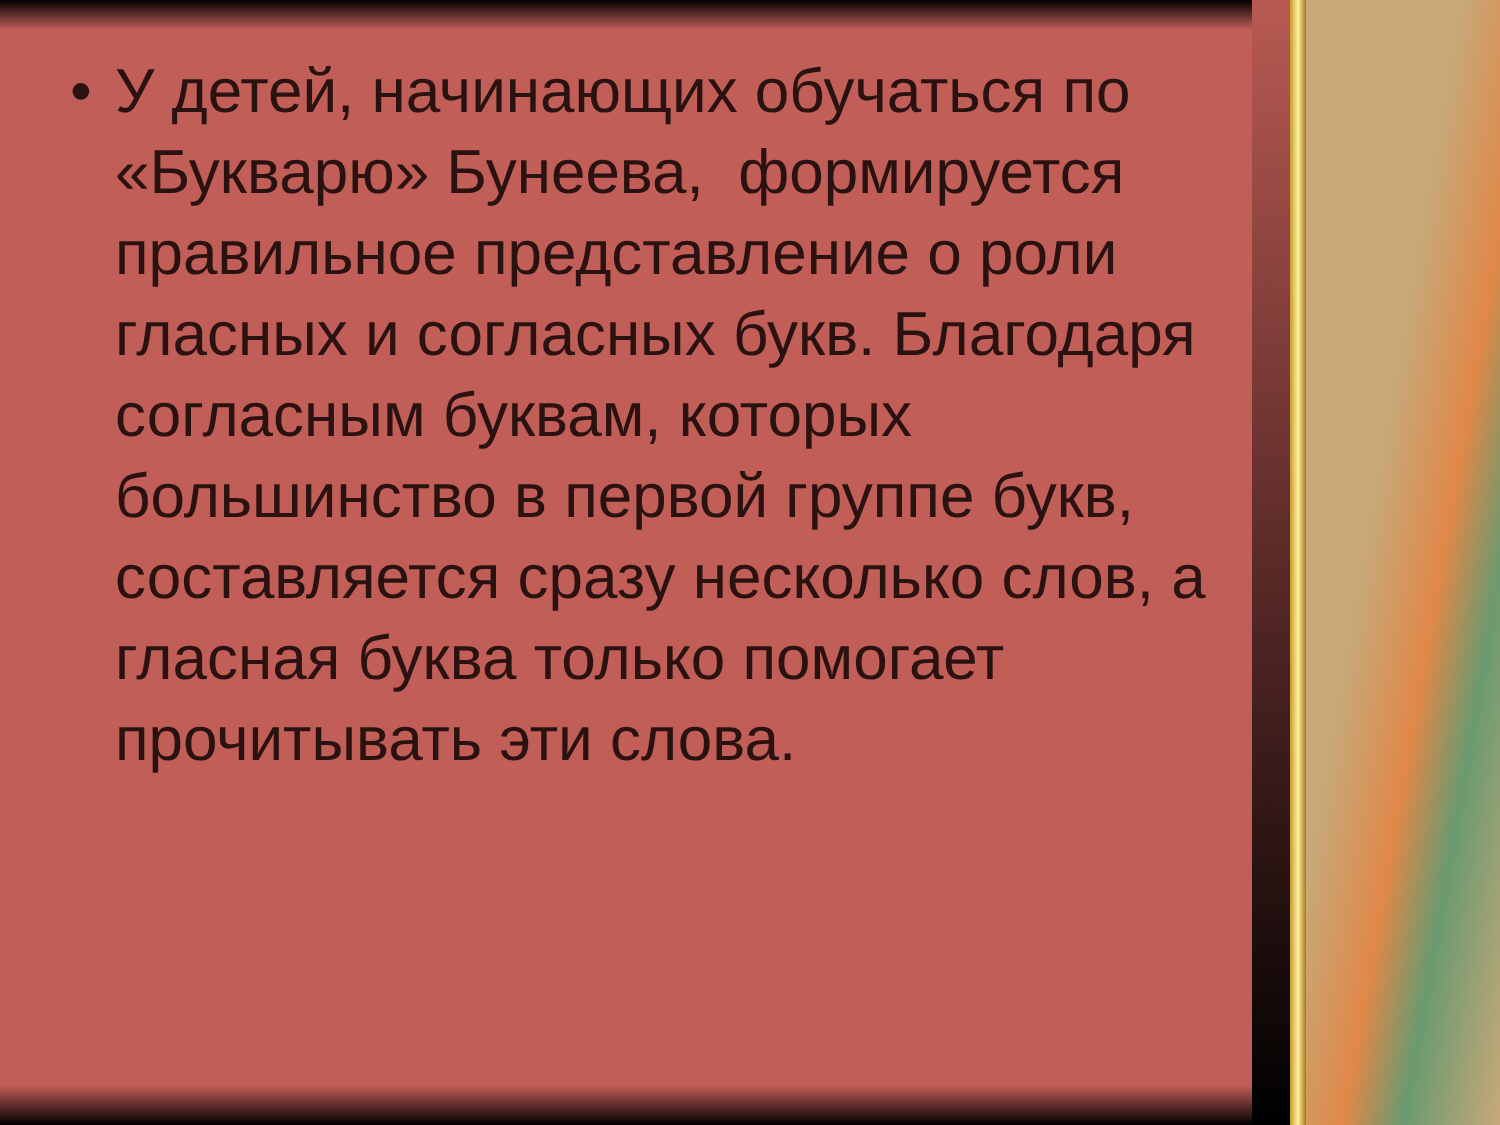• У детей, начинающих обучаться по «Букварю» Бунеева, формируется правильное представление о роли гласных и согласных букв. Благодаря согласным буквам, которых большинство в первой группе букв, составляется сразу несколько слов, а гласная буква только помогает прочитывать эти слова.